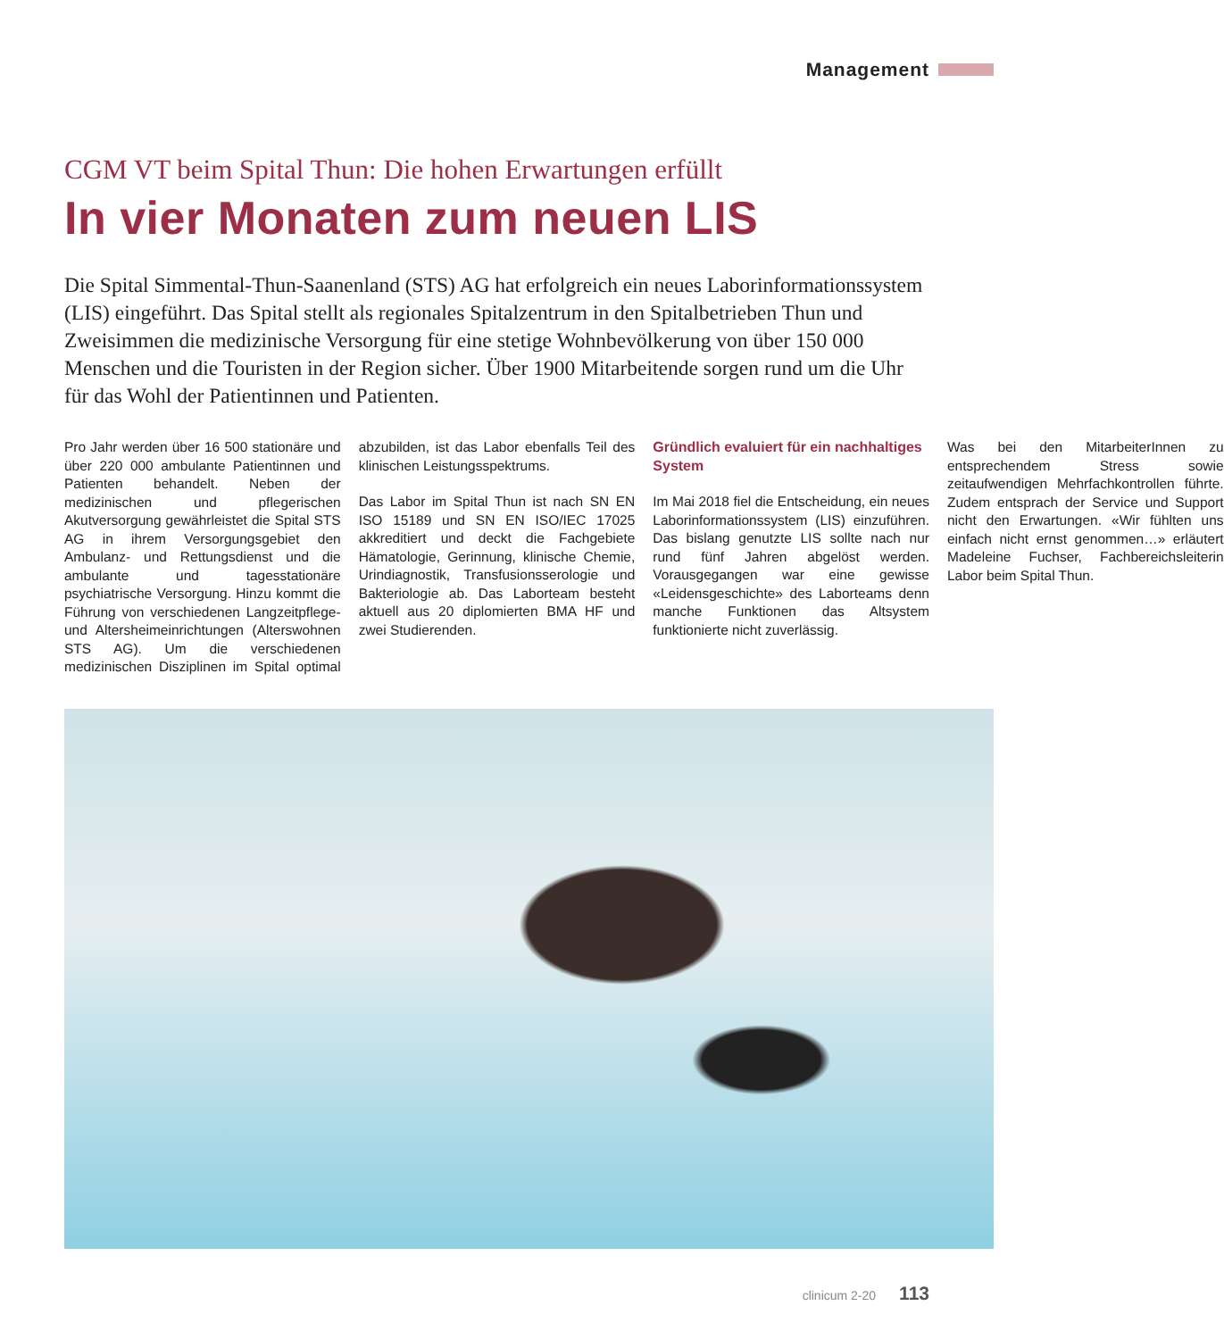Management
CGM VT beim Spital Thun: Die hohen Erwartungen erfüllt
In vier Monaten zum neuen LIS
Die Spital Simmental-Thun-Saanenland (STS) AG hat erfolgreich ein neues Laborinformationssystem (LIS) eingeführt. Das Spital stellt als regionales Spitalzentrum in den Spitalbetrieben Thun und Zweisimmen die medizinische Versorgung für eine stetige Wohnbevölkerung von über 150 000 Menschen und die Touristen in der Region sicher. Über 1900 Mitarbeitende sorgen rund um die Uhr für das Wohl der Patientinnen und Patienten.
Pro Jahr werden über 16 500 stationäre und über 220 000 ambulante Patientinnen und Patienten behandelt. Neben der medizinischen und pflegerischen Akutversorgung gewährleistet die Spital STS AG in ihrem Versorgungsgebiet den Ambulanz- und Rettungsdienst und die ambulante und tagesstationäre psychiatrische Versorgung. Hinzu kommt die Führung von verschiedenen Langzeitpflege- und Altersheimeinrichtungen (Alterswohnen STS AG). Um die verschiedenen medizinischen Disziplinen im Spital optimal abzubilden, ist das Labor ebenfalls Teil des klinischen Leistungsspektrums.
Das Labor im Spital Thun ist nach SN EN ISO 15189 und SN EN ISO/IEC 17025 akkreditiert und deckt die Fachgebiete Hämatologie, Gerinnung, klinische Chemie, Urindiagnostik, Transfusionsserologie und Bakteriologie ab. Das Laborteam besteht aktuell aus 20 diplomierten BMA HF und zwei Studierenden.
Gründlich evaluiert für ein nachhaltiges System
Im Mai 2018 fiel die Entscheidung, ein neues Laborinformationssystem (LIS) einzuführen. Das bislang genutzte LIS sollte nach nur rund fünf Jahren abgelöst werden. Vorausgegangen war eine gewisse «Leidensgeschichte» des Laborteams denn manche Funktionen das Altsystem funktionierte nicht zuverlässig.
Was bei den MitarbeiterInnen zu entsprechendem Stress sowie zeitaufwendigen Mehrfachkontrollen führte. Zudem entsprach der Service und Support nicht den Erwartungen. «Wir fühlten uns einfach nicht ernst genommen…» erläutert Madeleine Fuchser, Fachbereichsleiterin Labor beim Spital Thun.
clinicum 2-20 113